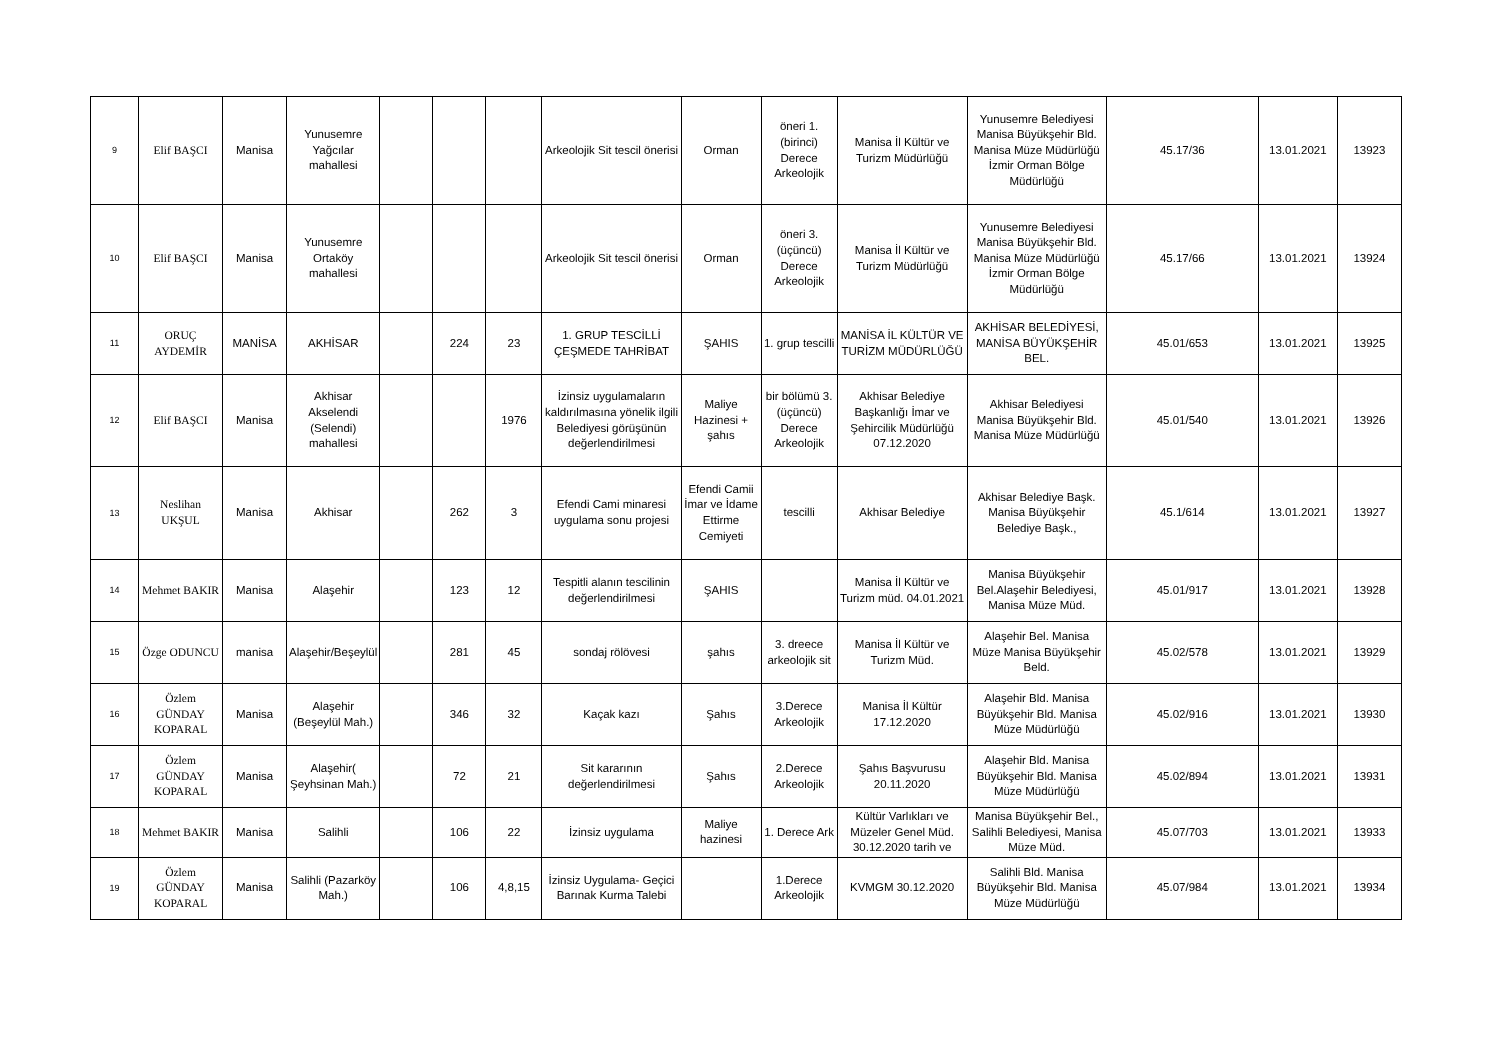| 9 | Elif BAŞCI | Manisa | Yunusemre Yağcılar mahallesi | | | | Arkeolojik Sit tescil önerisi | Orman | öneri 1. (birinci) Derece Arkeolojik | Manisa İl Kültür ve Turizm Müdürlüğü | Yunusemre Belediyesi Manisa Büyükşehir Bld. Manisa Müze Müdürlüğü İzmir Orman Bölge Müdürlüğü | 45.17/36 | 13.01.2021 | 13923 |
| 10 | Elif BAŞCI | Manisa | Yunusemre Ortaköy mahallesi | | | | Arkeolojik Sit tescil önerisi | Orman | öneri 3. (üçüncü) Derece Arkeolojik | Manisa İl Kültür ve Turizm Müdürlüğü | Yunusemre Belediyesi Manisa Büyükşehir Bld. Manisa Müze Müdürlüğü İzmir Orman Bölge Müdürlüğü | 45.17/66 | 13.01.2021 | 13924 |
| 11 | ORUÇ AYDEMİR | MANİSA | AKHİSAR | | 224 | 23 | 1. GRUP TESCİLLİ ÇEŞMEDE TAHRİBAT | ŞAHIS | 1. grup tescilli | MANİSA İL KÜLTÜR VE TURİZM MÜDÜRLÜĞÜ | AKHİSAR BELEDİYESİ, MANİSA BÜYÜKŞEHİR BEL. | 45.01/653 | 13.01.2021 | 13925 |
| 12 | Elif BAŞCI | Manisa | Akhisar Akselendi (Selendi) mahallesi | | | 1976 | İzinsiz uygulamaların kaldırılmasına yönelik ilgili Belediyesi görüşünün değerlendirilmesi | Maliye Hazinesi + şahıs | bir bölümü 3. (üçüncü) Derece Arkeolojik | Akhisar Belediye Başkanlığı İmar ve Şehircilik Müdürlüğü 07.12.2020 | Akhisar Belediyesi Manisa Büyükşehir Bld. Manisa Müze Müdürlüğü | 45.01/540 | 13.01.2021 | 13926 |
| 13 | Neslihan UKŞUL | Manisa | Akhisar | | 262 | 3 | Efendi Cami minaresi uygulama sonu projesi | Efendi Camii İmar ve İdame Ettirme Cemiyeti | tescilli | Akhisar Belediye | Akhisar Belediye Başk. Manisa Büyükşehir Belediye Başk., | 45.1/614 | 13.01.2021 | 13927 |
| 14 | Mehmet BAKIR | Manisa | Alaşehir | | 123 | 12 | Tespitli alanın tescilinin değerlendirilmesi | ŞAHIS | | Manisa İl Kültür ve Turizm müd. 04.01.2021 | Manisa Büyükşehir Bel.Alaşehir Belediyesi, Manisa Müze Müd. | 45.01/917 | 13.01.2021 | 13928 |
| 15 | Özge ODUNCU | manisa | Alaşehir/Beşeylül | | 281 | 45 | sondaj rölövesi | şahıs | 3. dreece arkeolojik sit | Manisa İl Kültür ve Turizm Müd. | Alaşehir Bel. Manisa Müze Manisa Büyükşehir Beld. | 45.02/578 | 13.01.2021 | 13929 |
| 16 | Özlem GÜNDAY KOPARAL | Manisa | Alaşehir (Beşeylül Mah.) | | 346 | 32 | Kaçak kazı | Şahıs | 3.Derece Arkeolojik | Manisa İl Kültür 17.12.2020 | Alaşehir Bld. Manisa Büyükşehir Bld. Manisa Müze Müdürlüğü | 45.02/916 | 13.01.2021 | 13930 |
| 17 | Özlem GÜNDAY KOPARAL | Manisa | Alaşehir( Şeyhsinan Mah.) | | 72 | 21 | Sit kararının değerlendirilmesi | Şahıs | 2.Derece Arkeolojik | Şahıs Başvurusu 20.11.2020 | Alaşehir Bld. Manisa Büyükşehir Bld. Manisa Müze Müdürlüğü | 45.02/894 | 13.01.2021 | 13931 |
| 18 | Mehmet BAKIR | Manisa | Salihli | | 106 | 22 | İzinsiz uygulama | Maliye hazinesi | 1. Derece Ark | Kültür Varlıkları ve Müzeler Genel Müd. 30.12.2020 tarih ve | Manisa Büyükşehir Bel., Salihli Belediyesi, Manisa Müze Müd. | 45.07/703 | 13.01.2021 | 13933 |
| 19 | Özlem GÜNDAY KOPARAL | Manisa | Salihli (Pazarköy Mah.) | | 106 | 4,8,15 | İzinsiz Uygulama- Geçici Barınak Kurma Talebi | | 1.Derece Arkeolojik | KVMGM 30.12.2020 | Salihli Bld. Manisa Büyükşehir Bld. Manisa Müze Müdürlüğü | 45.07/984 | 13.01.2021 | 13934 |